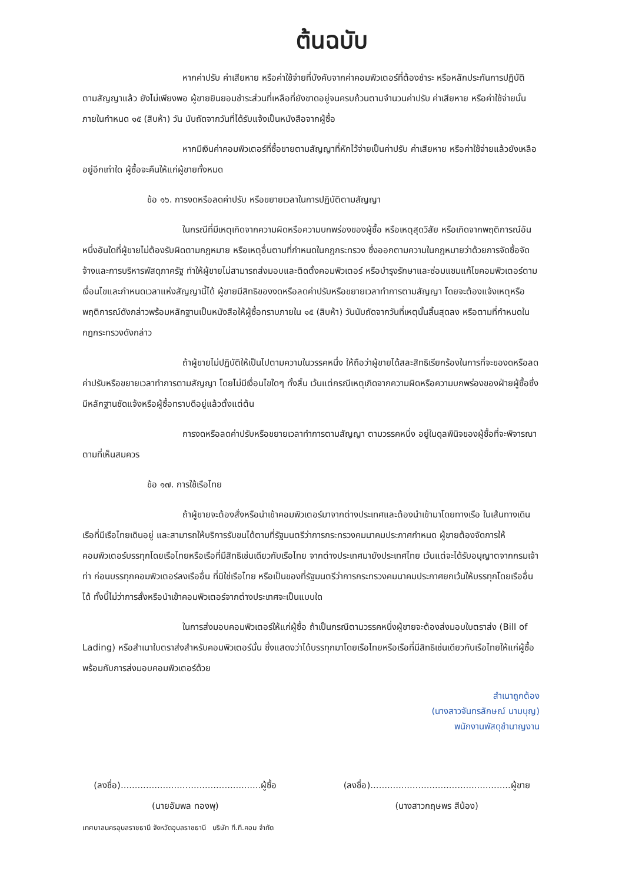ต้นฉบับ
หากค่าปรับ ค่าเสียหาย หรือค่าใช้จ่ายที่บังคับจากค่าคอมพิวเตอร์ที่ต้องชำระ หรือหลักประกันการปฏิบัติตามสัญญาแล้ว ยังไม่เพียงพอ ผู้ขายยินยอมชำระส่วนที่เหลือที่ยังขาดอยู่จนครบถ้วนตามจำนวนค่าปรับ ค่าเสียหาย หรือค่าใช้จ่ายนั้น ภายในกำหนด ๑๕ (สิบห้า) วัน นับถัดจากวันที่ได้รับแจ้งเป็นหนังสือจากผู้ซื้อ
หากมีเงินค่าคอมพิวเตอร์ที่ซื้อขายตามสัญญาที่หักไว้จ่ายเป็นค่าปรับ ค่าเสียหาย หรือค่าใช้จ่ายแล้วยังเหลืออยู่อีกเท่าใด ผู้ซื้อจะคืนให้แก่ผู้ขายทั้งหมด
ข้อ ๑๖. การงดหรือลดค่าปรับ หรือขยายเวลาในการปฏิบัติตามสัญญา
ในกรณีที่มีเหตุเกิดจากความผิดหรือความบกพร่องของผู้ซื้อ หรือเหตุสุดวิสัย หรือเกิดจากพฤติการณ์อันหนึ่งอันใดที่ผู้ขายไม่ต้องรับผิดตามกฎหมาย หรือเหตุอื่นตามที่กำหนดในกฎกระทรวง ซึ่งออกตามความในกฎหมายว่าด้วยการจัดซื้อจัดจ้างและการบริหารพัสดุภาครัฐ ทำให้ผู้ขายไม่สามารถส่งมอบและติดตั้งคอมพิวเตอร์ หรือบำรุงรักษาและซ่อมแซมแก้ไขคอมพิวเตอร์ตามเงื่อนไขและกำหนดเวลาแห่งสัญญานี้ได้ ผู้ขายมีสิทธิของงดหรือลดค่าปรับหรือขยายเวลาทำการตามสัญญา โดยจะต้องแจ้งเหตุหรือพฤติการณ์ดังกล่าวพร้อมหลักฐานเป็นหนังสือให้ผู้ซื้อทราบภายใน ๑๕ (สิบห้า) วันนับถัดจากวันที่เหตุนั้นสิ้นสุดลง หรือตามที่กำหนดในกฎกระทรวงดังกล่าว
ถ้าผู้ขายไม่ปฏิบัติให้เป็นไปตามความในวรรคหนึ่ง ให้ถือว่าผู้ขายได้สละสิทธิเรียกร้องในการที่จะของดหรือลดค่าปรับหรือขยายเวลาทำการตามสัญญา โดยไม่มีเงื่อนไขใดๆ ทั้งสิ้น เว้นแต่กรณีเหตุเกิดจากความผิดหรือความบกพร่องของฝ่ายผู้ซื้อซึ่งมีหลักฐานชัดแจ้งหรือผู้ซื้อทราบดีอยู่แล้วตั้งแต่ต้น
การงดหรือลดค่าปรับหรือขยายเวลาทำการตามสัญญา ตามวรรคหนึ่ง อยู่ในดุลพินิจของผู้ซื้อที่จะพิจารณาตามที่เห็นสมควร
ข้อ ๑๗. การใช้เรือไทย
ถ้าผู้ขายจะต้องสั่งหรือนำเข้าคอมพิวเตอร์มาจากต่างประเทศและต้องนำเข้ามาโดยทางเรือ ในเส้นทางเดินเรือที่มีเรือไทยเดินอยู่ และสามารถให้บริการรับขนได้ตามที่รัฐมนตรีว่าการกระทรวงคมนาคมประกาศกำหนด ผู้ขายต้องจัดการให้คอมพิวเตอร์บรรทุกโดยเรือไทยหรือเรือที่มีสิทธิเช่นเดียวกับเรือไทย จากต่างประเทศมายังประเทศไทย เว้นแต่จะได้รับอนุญาตจากกรมเจ้าท่า ก่อนบรรทุกคอมพิวเตอร์ลงเรืออื่น ที่มิใช่เรือไทย หรือเป็นของที่รัฐมนตรีว่าการกระทรวงคมนาคมประกาศยกเว้นให้บรรทุกโดยเรืออื่นได้ ทั้งนี้ไม่ว่าการสั่งหรือนำเข้าคอมพิวเตอร์จากต่างประเทศจะเป็นแบบใด
ในการส่งมอบคอมพิวเตอร์ให้แก่ผู้ซื้อ ถ้าเป็นกรณีตามวรรคหนึ่งผู้ขายจะต้องส่งมอบใบตราส่ง (Bill of Lading) หรือสำเนาใบตราส่งสำหรับคอมพิวเตอร์นั้น ซึ่งแสดงว่าได้บรรทุกมาโดยเรือไทยหรือเรือที่มีสิทธิเช่นเดียวกับเรือไทยให้แก่ผู้ซื้อพร้อมกับการส่งมอบคอมพิวเตอร์ด้วย
สำเนาถูกต้อง
(นางสาวจันทรลักษณ์ นามบุญ)
พนักงานพัสดุชำนาญงาน
(ลงชื่อ)..................................................ผู้ซื้อ
(นายอัมพล ทองพุ)
(ลงชื่อ)..................................................ผู้ขาย
(นางสาวกฤษพร สีน้อง)
เทศบาลนครอุบลราชธานี จังหวัดอุบลราชธานี บริษัท ที.ที.คอม จำกัด